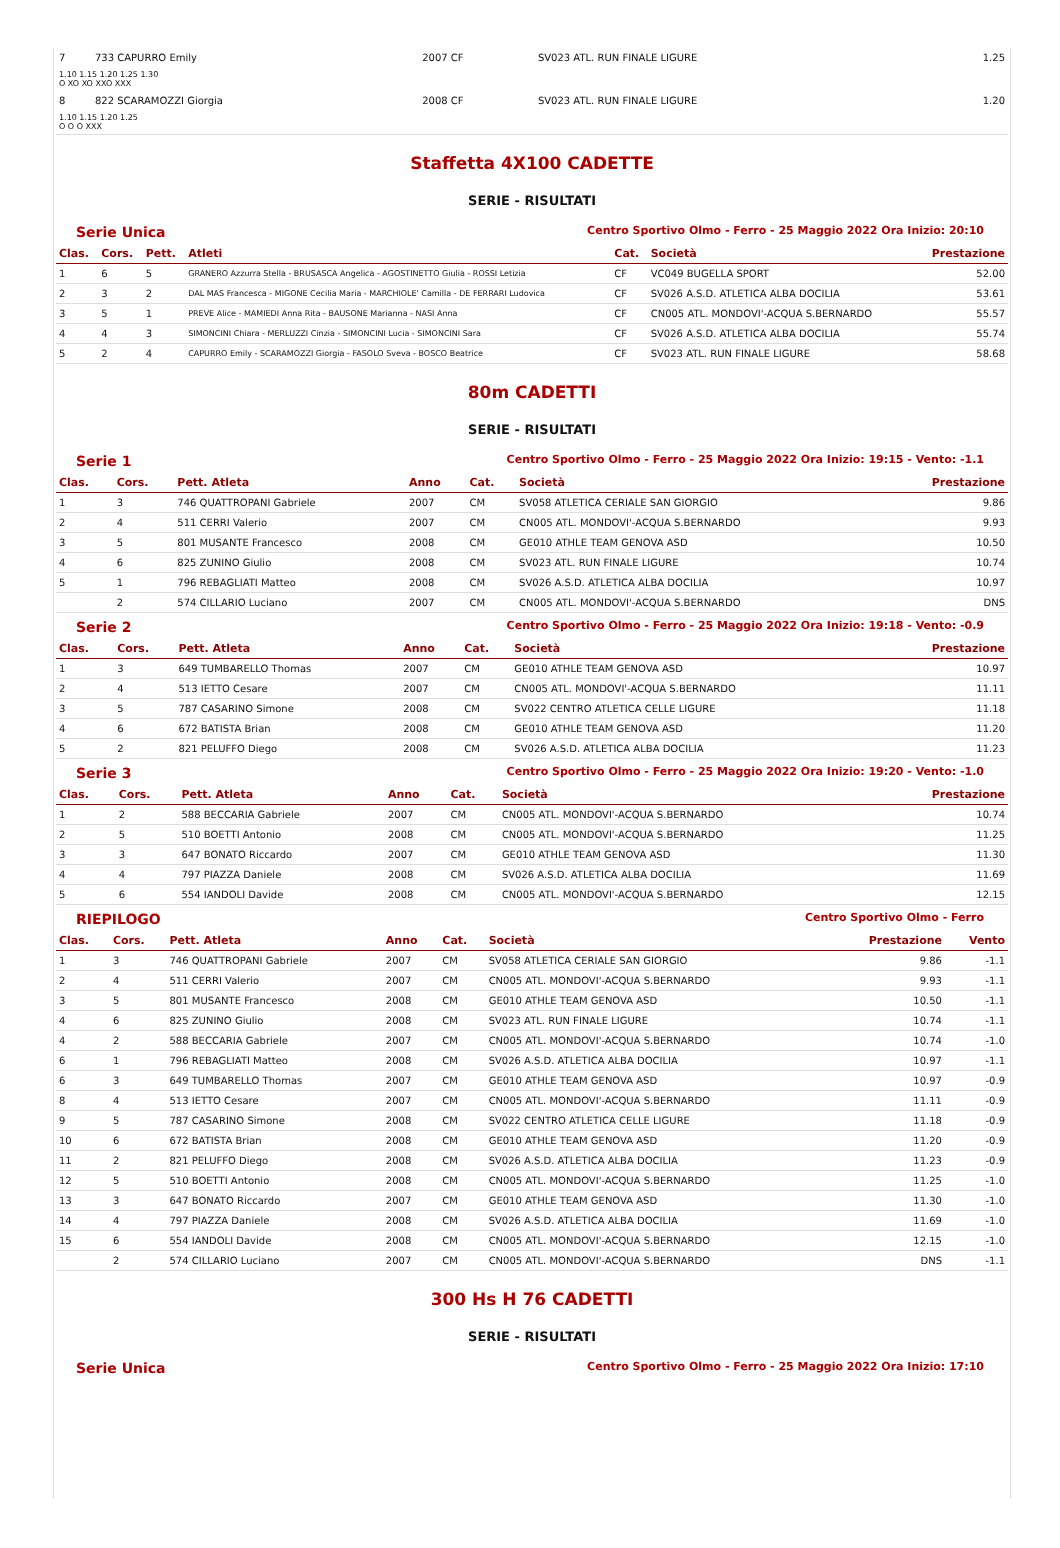| 7 | 733 CAPURRO Emily | 2007 CF | SV023 ATL. RUN FINALE LIGURE | 1.25 |
| 1.10 1.15 1.20 1.25 1.30 O XO XO XXO XXX | | | | |
| 8 | 822 SCARAMOZZI Giorgia | 2008 CF | SV023 ATL. RUN FINALE LIGURE | 1.20 |
| 1.10 1.15 1.20 1.25 O O O XXX | | | | |
Staffetta 4X100 CADETTE
SERIE - RISULTATI
Serie Unica Centro Sportivo Olmo - Ferro - 25 Maggio 2022 Ora Inizio: 20:10
| Clas. | Cors. | Pett. | Atleti | Cat. | Società | Prestazione |
| --- | --- | --- | --- | --- | --- | --- |
| 1 | 6 | 5 | GRANERO Azzurra Stella - BRUSASCA Angelica - AGOSTINETTO Giulia - ROSSI Letizia | CF | VC049 BUGELLA SPORT | 52.00 |
| 2 | 3 | 2 | DAL MAS Francesca - MIGONE Cecilia Maria - MARCHIOLE' Camilla - DE FERRARI Ludovica | CF | SV026 A.S.D. ATLETICA ALBA DOCILIA | 53.61 |
| 3 | 5 | 1 | PREVE Alice - MAMIEDI Anna Rita - BAUSONE Marianna - NASI Anna | CF | CN005 ATL. MONDOVI'-ACQUA S.BERNARDO | 55.57 |
| 4 | 4 | 3 | SIMONCINI Chiara - MERLUZZI Cinzia - SIMONCINI Lucia - SIMONCINI Sara | CF | SV026 A.S.D. ATLETICA ALBA DOCILIA | 55.74 |
| 5 | 2 | 4 | CAPURRO Emily - SCARAMOZZI Giorgia - FASOLO Sveva - BOSCO Beatrice | CF | SV023 ATL. RUN FINALE LIGURE | 58.68 |
80m CADETTI
SERIE - RISULTATI
Serie 1 Centro Sportivo Olmo - Ferro - 25 Maggio 2022 Ora Inizio: 19:15 - Vento: -1.1
| Clas. | Cors. | Pett. Atleta | Anno | Cat. | Società | Prestazione |
| --- | --- | --- | --- | --- | --- | --- |
| 1 | 3 | 746 QUATTROPANI Gabriele | 2007 | CM | SV058 ATLETICA CERIALE SAN GIORGIO | 9.86 |
| 2 | 4 | 511 CERRI Valerio | 2007 | CM | CN005 ATL. MONDOVI'-ACQUA S.BERNARDO | 9.93 |
| 3 | 5 | 801 MUSANTE Francesco | 2008 | CM | GE010 ATHLE TEAM GENOVA ASD | 10.50 |
| 4 | 6 | 825 ZUNINO Giulio | 2008 | CM | SV023 ATL. RUN FINALE LIGURE | 10.74 |
| 5 | 1 | 796 REBAGLIATI Matteo | 2008 | CM | SV026 A.S.D. ATLETICA ALBA DOCILIA | 10.97 |
| | 2 | 574 CILLARIO Luciano | 2007 | CM | CN005 ATL. MONDOVI'-ACQUA S.BERNARDO | DNS |
Serie 2 Centro Sportivo Olmo - Ferro - 25 Maggio 2022 Ora Inizio: 19:18 - Vento: -0.9
| Clas. | Cors. | Pett. Atleta | Anno | Cat. | Società | Prestazione |
| --- | --- | --- | --- | --- | --- | --- |
| 1 | 3 | 649 TUMBARELLO Thomas | 2007 | CM | GE010 ATHLE TEAM GENOVA ASD | 10.97 |
| 2 | 4 | 513 IETTO Cesare | 2007 | CM | CN005 ATL. MONDOVI'-ACQUA S.BERNARDO | 11.11 |
| 3 | 5 | 787 CASARINO Simone | 2008 | CM | SV022 CENTRO ATLETICA CELLE LIGURE | 11.18 |
| 4 | 6 | 672 BATISTA Brian | 2008 | CM | GE010 ATHLE TEAM GENOVA ASD | 11.20 |
| 5 | 2 | 821 PELUFFO Diego | 2008 | CM | SV026 A.S.D. ATLETICA ALBA DOCILIA | 11.23 |
Serie 3 Centro Sportivo Olmo - Ferro - 25 Maggio 2022 Ora Inizio: 19:20 - Vento: -1.0
| Clas. | Cors. | Pett. Atleta | Anno | Cat. | Società | Prestazione |
| --- | --- | --- | --- | --- | --- | --- |
| 1 | 2 | 588 BECCARIA Gabriele | 2007 | CM | CN005 ATL. MONDOVI'-ACQUA S.BERNARDO | 10.74 |
| 2 | 5 | 510 BOETTI Antonio | 2008 | CM | CN005 ATL. MONDOVI'-ACQUA S.BERNARDO | 11.25 |
| 3 | 3 | 647 BONATO Riccardo | 2007 | CM | GE010 ATHLE TEAM GENOVA ASD | 11.30 |
| 4 | 4 | 797 PIAZZA Daniele | 2008 | CM | SV026 A.S.D. ATLETICA ALBA DOCILIA | 11.69 |
| 5 | 6 | 554 IANDOLI Davide | 2008 | CM | CN005 ATL. MONDOVI'-ACQUA S.BERNARDO | 12.15 |
RIEPILOGO Centro Sportivo Olmo - Ferro
| Clas. | Cors. | Pett. Atleta | Anno | Cat. | Società | Prestazione | Vento |
| --- | --- | --- | --- | --- | --- | --- | --- |
| 1 | 3 | 746 QUATTROPANI Gabriele | 2007 | CM | SV058 ATLETICA CERIALE SAN GIORGIO | 9.86 | -1.1 |
| 2 | 4 | 511 CERRI Valerio | 2007 | CM | CN005 ATL. MONDOVI'-ACQUA S.BERNARDO | 9.93 | -1.1 |
| 3 | 5 | 801 MUSANTE Francesco | 2008 | CM | GE010 ATHLE TEAM GENOVA ASD | 10.50 | -1.1 |
| 4 | 6 | 825 ZUNINO Giulio | 2008 | CM | SV023 ATL. RUN FINALE LIGURE | 10.74 | -1.1 |
| 4 | 2 | 588 BECCARIA Gabriele | 2007 | CM | CN005 ATL. MONDOVI'-ACQUA S.BERNARDO | 10.74 | -1.0 |
| 6 | 1 | 796 REBAGLIATI Matteo | 2008 | CM | SV026 A.S.D. ATLETICA ALBA DOCILIA | 10.97 | -1.1 |
| 6 | 3 | 649 TUMBARELLO Thomas | 2007 | CM | GE010 ATHLE TEAM GENOVA ASD | 10.97 | -0.9 |
| 8 | 4 | 513 IETTO Cesare | 2007 | CM | CN005 ATL. MONDOVI'-ACQUA S.BERNARDO | 11.11 | -0.9 |
| 9 | 5 | 787 CASARINO Simone | 2008 | CM | SV022 CENTRO ATLETICA CELLE LIGURE | 11.18 | -0.9 |
| 10 | 6 | 672 BATISTA Brian | 2008 | CM | GE010 ATHLE TEAM GENOVA ASD | 11.20 | -0.9 |
| 11 | 2 | 821 PELUFFO Diego | 2008 | CM | SV026 A.S.D. ATLETICA ALBA DOCILIA | 11.23 | -0.9 |
| 12 | 5 | 510 BOETTI Antonio | 2008 | CM | CN005 ATL. MONDOVI'-ACQUA S.BERNARDO | 11.25 | -1.0 |
| 13 | 3 | 647 BONATO Riccardo | 2007 | CM | GE010 ATHLE TEAM GENOVA ASD | 11.30 | -1.0 |
| 14 | 4 | 797 PIAZZA Daniele | 2008 | CM | SV026 A.S.D. ATLETICA ALBA DOCILIA | 11.69 | -1.0 |
| 15 | 6 | 554 IANDOLI Davide | 2008 | CM | CN005 ATL. MONDOVI'-ACQUA S.BERNARDO | 12.15 | -1.0 |
| | 2 | 574 CILLARIO Luciano | 2007 | CM | CN005 ATL. MONDOVI'-ACQUA S.BERNARDO | DNS | -1.1 |
300 Hs H 76 CADETTI
SERIE - RISULTATI
Serie Unica Centro Sportivo Olmo - Ferro - 25 Maggio 2022 Ora Inizio: 17:10